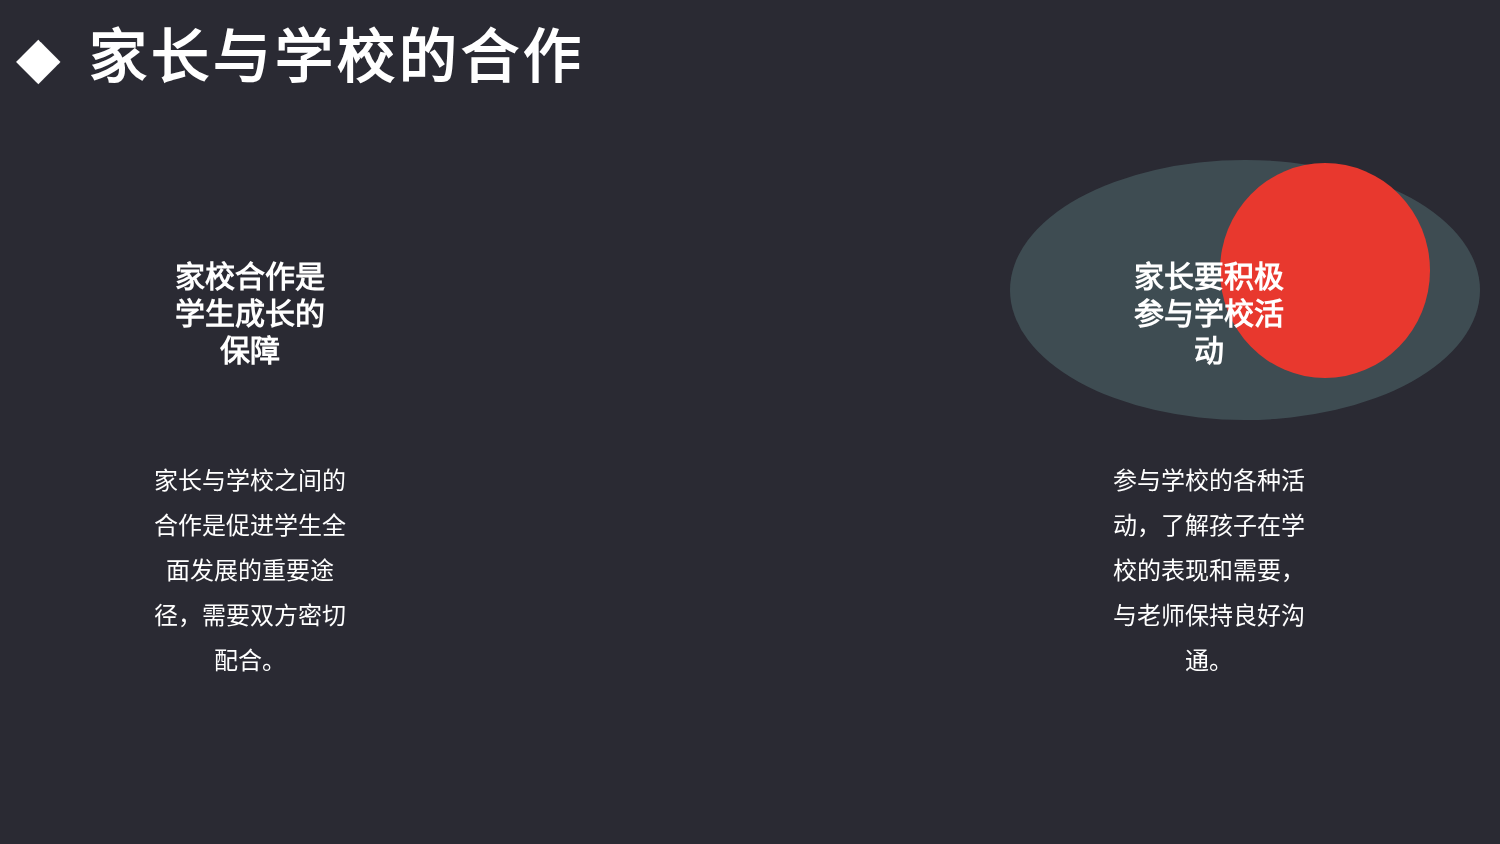◆ 家长与学校的合作
家校合作是
学生成长的
保障
家长与学校之间的合作是促进学生全面发展的重要途径，需要双方密切配合。
家长要积极
参与学校活
动
参与学校的各种活动，了解孩子在学校的表现和需要，与老师保持良好沟通。